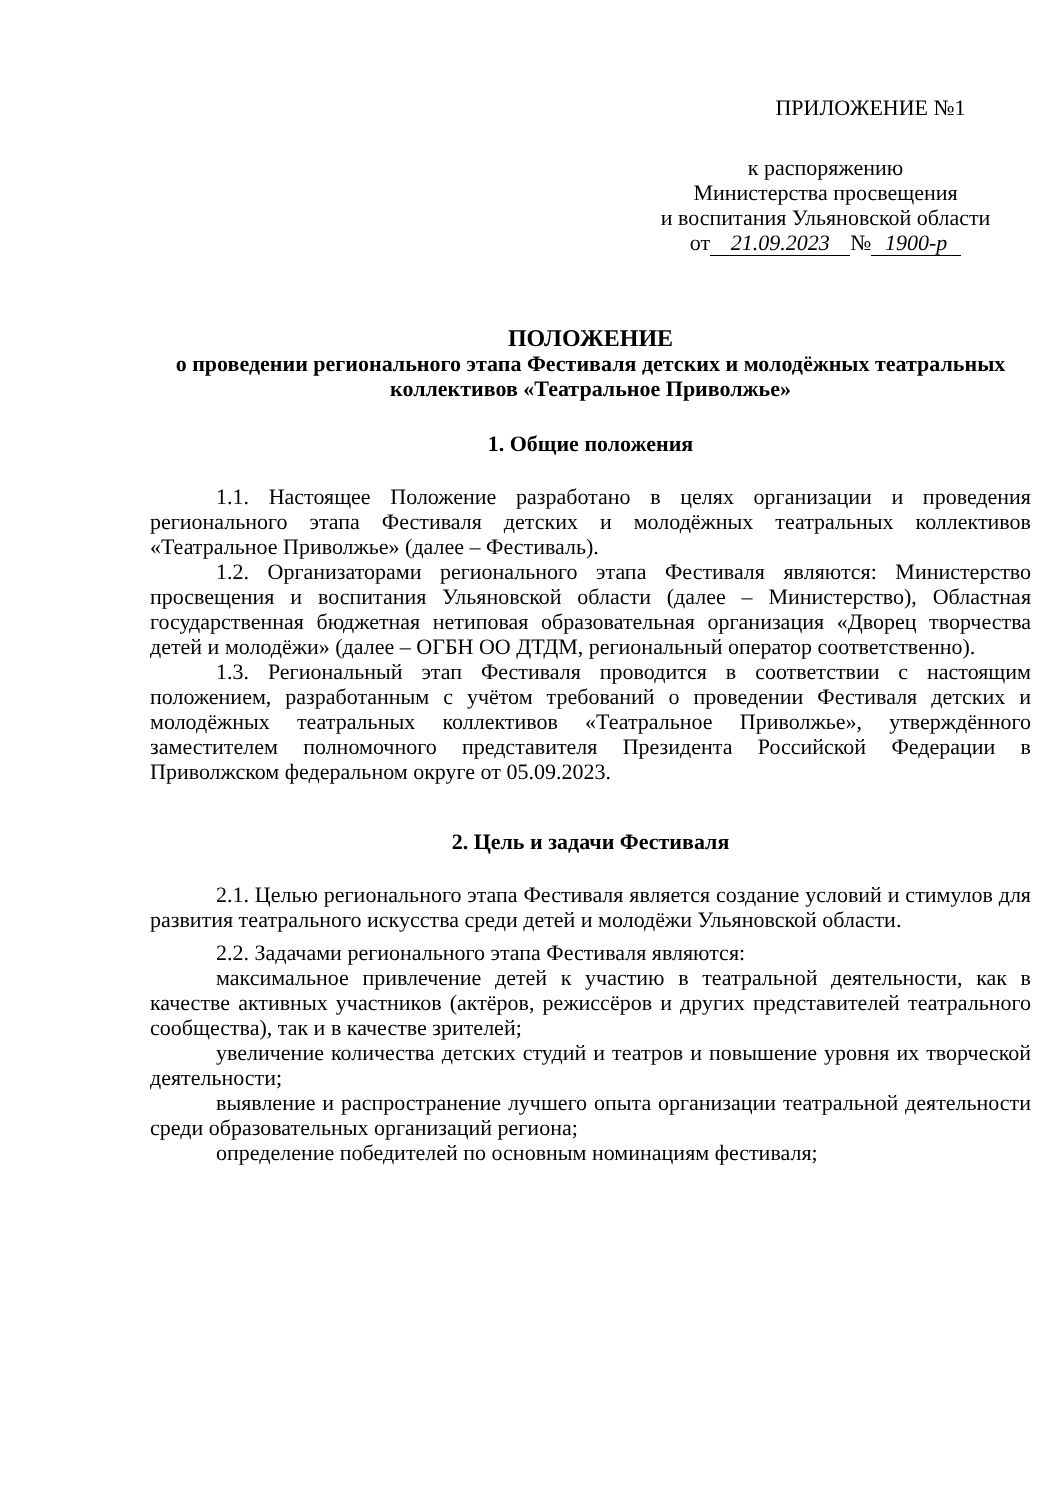ПРИЛОЖЕНИЕ №1
к распоряжению
Министерства просвещения
и воспитания Ульяновской области
от 21.09.2023 № 1900-р
ПОЛОЖЕНИЕ
о проведении регионального этапа Фестиваля детских и молодёжных театральных коллективов «Театральное Приволжье»
1. Общие положения
1.1. Настоящее Положение разработано в целях организации и проведения регионального этапа Фестиваля детских и молодёжных театральных коллективов «Театральное Приволжье» (далее – Фестиваль).
1.2. Организаторами регионального этапа Фестиваля являются: Министерство просвещения и воспитания Ульяновской области (далее – Министерство), Областная государственная бюджетная нетиповая образовательная организация «Дворец творчества детей и молодёжи» (далее – ОГБН ОО ДТДМ, региональный оператор соответственно).
1.3. Региональный этап Фестиваля проводится в соответствии с настоящим положением, разработанным с учётом требований о проведении Фестиваля детских и молодёжных театральных коллективов «Театральное Приволжье», утверждённого заместителем полномочного представителя Президента Российской Федерации в Приволжском федеральном округе от 05.09.2023.
2. Цель и задачи Фестиваля
2.1. Целью регионального этапа Фестиваля является создание условий и стимулов для развития театрального искусства среди детей и молодёжи Ульяновской области.
2.2. Задачами регионального этапа Фестиваля являются:
максимальное привлечение детей к участию в театральной деятельности, как в качестве активных участников (актёров, режиссёров и других представителей театрального сообщества), так и в качестве зрителей;
увеличение количества детских студий и театров и повышение уровня их творческой деятельности;
выявление и распространение лучшего опыта организации театральной деятельности среди образовательных организаций региона;
определение победителей по основным номинациям фестиваля;